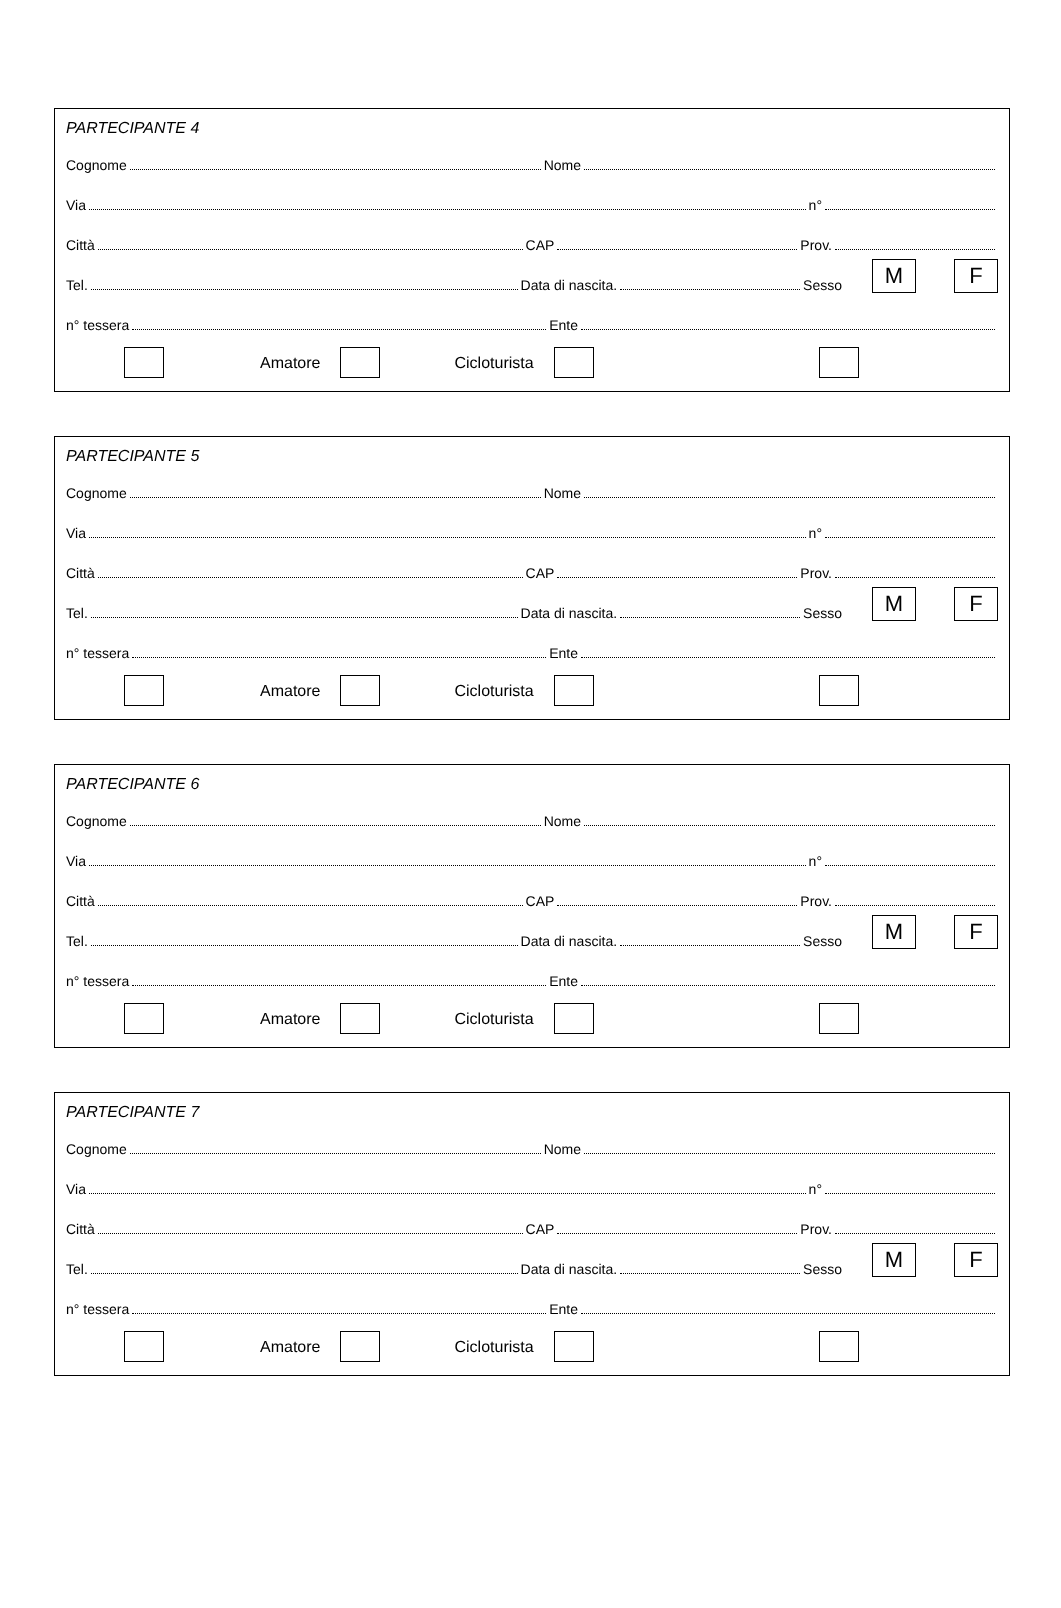PARTECIPANTE 4
Cognome Nome
Via n°
Città CAP Prov.
Tel. Data di nascita. Sesso M F
n° tessera Ente
Amatore Cicloturista
PARTECIPANTE 5
Cognome Nome
Via n°
Città CAP Prov.
Tel. Data di nascita. Sesso M F
n° tessera Ente
Amatore Cicloturista
PARTECIPANTE 6
Cognome Nome
Via n°
Città CAP Prov.
Tel. Data di nascita. Sesso M F
n° tessera Ente
Amatore Cicloturista
PARTECIPANTE 7
Cognome Nome
Via n°
Città CAP Prov.
Tel. Data di nascita. Sesso M F
n° tessera Ente
Amatore Cicloturista